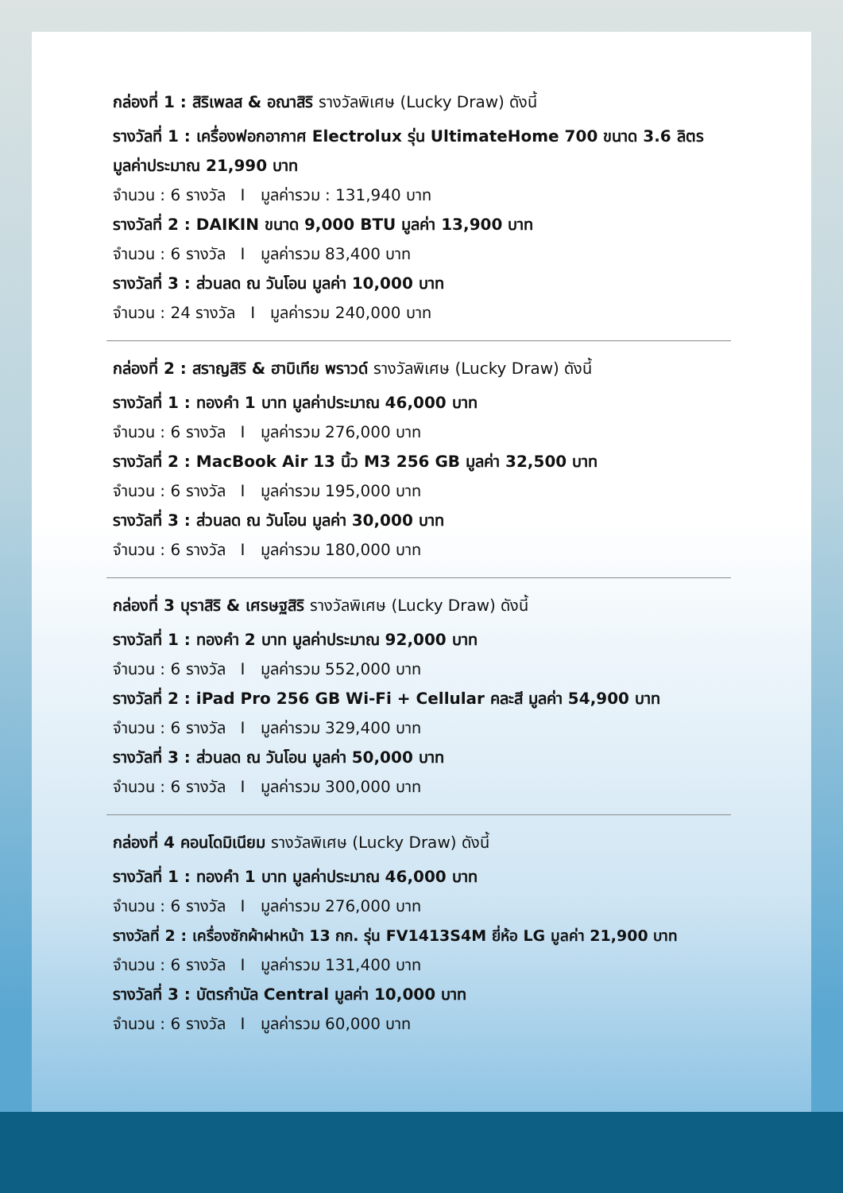กล่องที่ 1 : สิริเพลส & อณาสิริ รางวัลพิเศษ (Lucky Draw) ดังนี้
รางวัลที่ 1 : เครื่องฟอกอากาศ Electrolux รุ่น UltimateHome 700 ขนาด 3.6 ลิตร มูลค่าประมาณ 21,990 บาท
จำนวน : 6 รางวัล I มูลค่ารวม : 131,940 บาท
รางวัลที่ 2 : DAIKIN ขนาด 9,000 BTU มูลค่า 13,900 บาท
จำนวน : 6 รางวัล I มูลค่ารวม 83,400 บาท
รางวัลที่ 3 : ส่วนลด ณ วันโอน มูลค่า 10,000 บาท
จำนวน : 24 รางวัล I มูลค่ารวม 240,000 บาท
กล่องที่ 2 : สราญสิริ & ฮาบิเทีย พราวด์ รางวัลพิเศษ (Lucky Draw) ดังนี้
รางวัลที่ 1 : ทองคำ 1 บาท มูลค่าประมาณ 46,000 บาท
จำนวน : 6 รางวัล I มูลค่ารวม 276,000 บาท
รางวัลที่ 2 : MacBook Air 13 นิ้ว M3 256 GB มูลค่า 32,500 บาท
จำนวน : 6 รางวัล I มูลค่ารวม 195,000 บาท
รางวัลที่ 3 : ส่วนลด ณ วันโอน มูลค่า 30,000 บาท
จำนวน : 6 รางวัล I มูลค่ารวม 180,000 บาท
กล่องที่ 3 บุราสิริ & เศรษฐสิริ รางวัลพิเศษ (Lucky Draw) ดังนี้
รางวัลที่ 1 : ทองคำ 2 บาท มูลค่าประมาณ 92,000 บาท
จำนวน : 6 รางวัล I มูลค่ารวม 552,000 บาท
รางวัลที่ 2 : iPad Pro 256 GB Wi-Fi + Cellular คละสี มูลค่า 54,900 บาท
จำนวน : 6 รางวัล I มูลค่ารวม 329,400 บาท
รางวัลที่ 3 : ส่วนลด ณ วันโอน มูลค่า 50,000 บาท
จำนวน : 6 รางวัล I มูลค่ารวม 300,000 บาท
กล่องที่ 4 คอนโดมิเนียม รางวัลพิเศษ (Lucky Draw) ดังนี้
รางวัลที่ 1 : ทองคำ 1 บาท มูลค่าประมาณ 46,000 บาท
จำนวน : 6 รางวัล I มูลค่ารวม 276,000 บาท
รางวัลที่ 2 : เครื่องซักผ้าฝาหน้า 13 กก. รุ่น FV1413S4M ยี่ห้อ LG มูลค่า 21,900 บาท
จำนวน : 6 รางวัล I มูลค่ารวม 131,400 บาท
รางวัลที่ 3 : บัตรกำนัล Central มูลค่า 10,000 บาท
จำนวน : 6 รางวัล I มูลค่ารวม 60,000 บาท